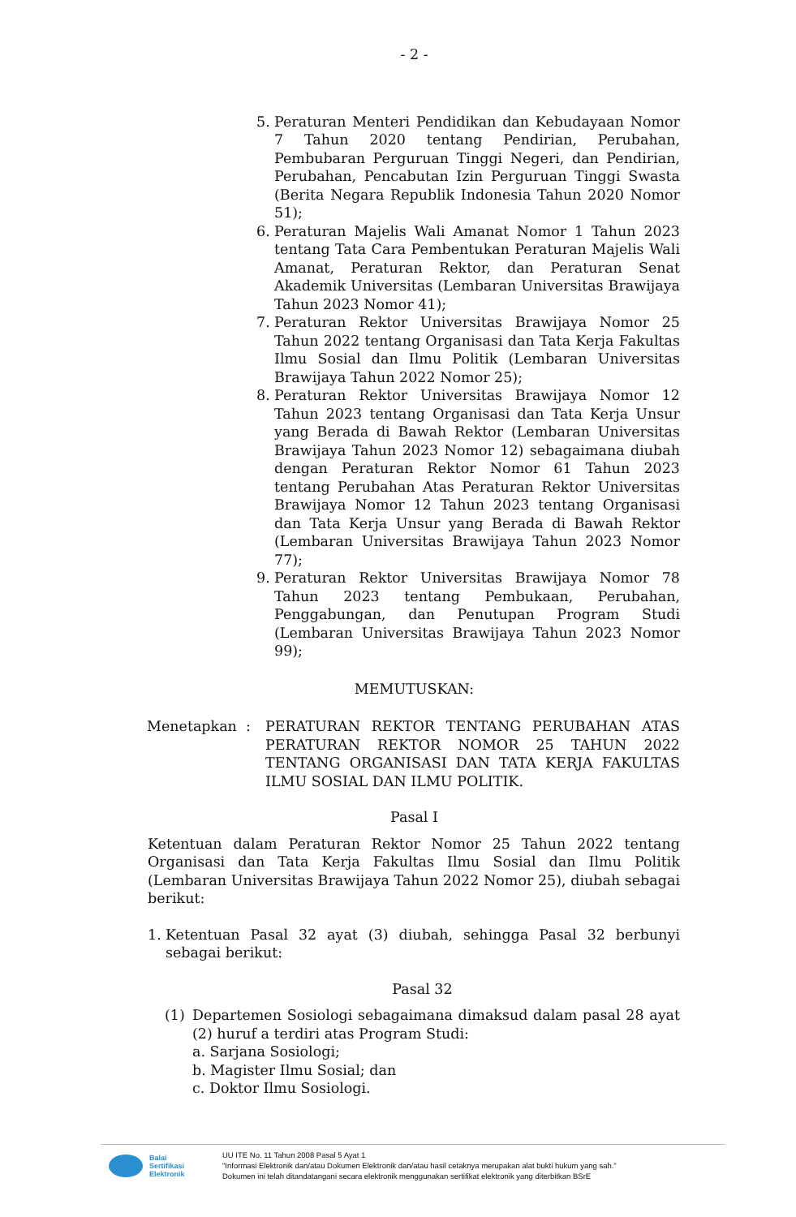- 2 -
5. Peraturan Menteri Pendidikan dan Kebudayaan Nomor 7 Tahun 2020 tentang Pendirian, Perubahan, Pembubaran Perguruan Tinggi Negeri, dan Pendirian, Perubahan, Pencabutan Izin Perguruan Tinggi Swasta (Berita Negara Republik Indonesia Tahun 2020 Nomor 51);
6. Peraturan Majelis Wali Amanat Nomor 1 Tahun 2023 tentang Tata Cara Pembentukan Peraturan Majelis Wali Amanat, Peraturan Rektor, dan Peraturan Senat Akademik Universitas (Lembaran Universitas Brawijaya Tahun 2023 Nomor 41);
7. Peraturan Rektor Universitas Brawijaya Nomor 25 Tahun 2022 tentang Organisasi dan Tata Kerja Fakultas Ilmu Sosial dan Ilmu Politik (Lembaran Universitas Brawijaya Tahun 2022 Nomor 25);
8. Peraturan Rektor Universitas Brawijaya Nomor 12 Tahun 2023 tentang Organisasi dan Tata Kerja Unsur yang Berada di Bawah Rektor (Lembaran Universitas Brawijaya Tahun 2023 Nomor 12) sebagaimana diubah dengan Peraturan Rektor Nomor 61 Tahun 2023 tentang Perubahan Atas Peraturan Rektor Universitas Brawijaya Nomor 12 Tahun 2023 tentang Organisasi dan Tata Kerja Unsur yang Berada di Bawah Rektor (Lembaran Universitas Brawijaya Tahun 2023 Nomor 77);
9. Peraturan Rektor Universitas Brawijaya Nomor 78 Tahun 2023 tentang Pembukaan, Perubahan, Penggabungan, dan Penutupan Program Studi (Lembaran Universitas Brawijaya Tahun 2023 Nomor 99);
MEMUTUSKAN:
Menetapkan : PERATURAN REKTOR TENTANG PERUBAHAN ATAS PERATURAN REKTOR NOMOR 25 TAHUN 2022 TENTANG ORGANISASI DAN TATA KERJA FAKULTAS ILMU SOSIAL DAN ILMU POLITIK.
Pasal I
Ketentuan dalam Peraturan Rektor Nomor 25 Tahun 2022 tentang Organisasi dan Tata Kerja Fakultas Ilmu Sosial dan Ilmu Politik (Lembaran Universitas Brawijaya Tahun 2022 Nomor 25), diubah sebagai berikut:
1. Ketentuan Pasal 32 ayat (3) diubah, sehingga Pasal 32 berbunyi sebagai berikut:
Pasal 32
(1) Departemen Sosiologi sebagaimana dimaksud dalam pasal 28 ayat (2) huruf a terdiri atas Program Studi:
a. Sarjana Sosiologi;
b. Magister Ilmu Sosial; dan
c. Doktor Ilmu Sosiologi.
Balai
Sertifikasi
Elektronik
UU ITE No. 11 Tahun 2008 Pasal 5 Ayat 1
"Informasi Elektronik dan/atau Dokumen Elektronik dan/atau hasil cetaknya merupakan alat bukti hukum yang sah."
Dokumen ini telah ditandatangani secara elektronik menggunakan sertifikat elektronik yang diterbitkan BSrE